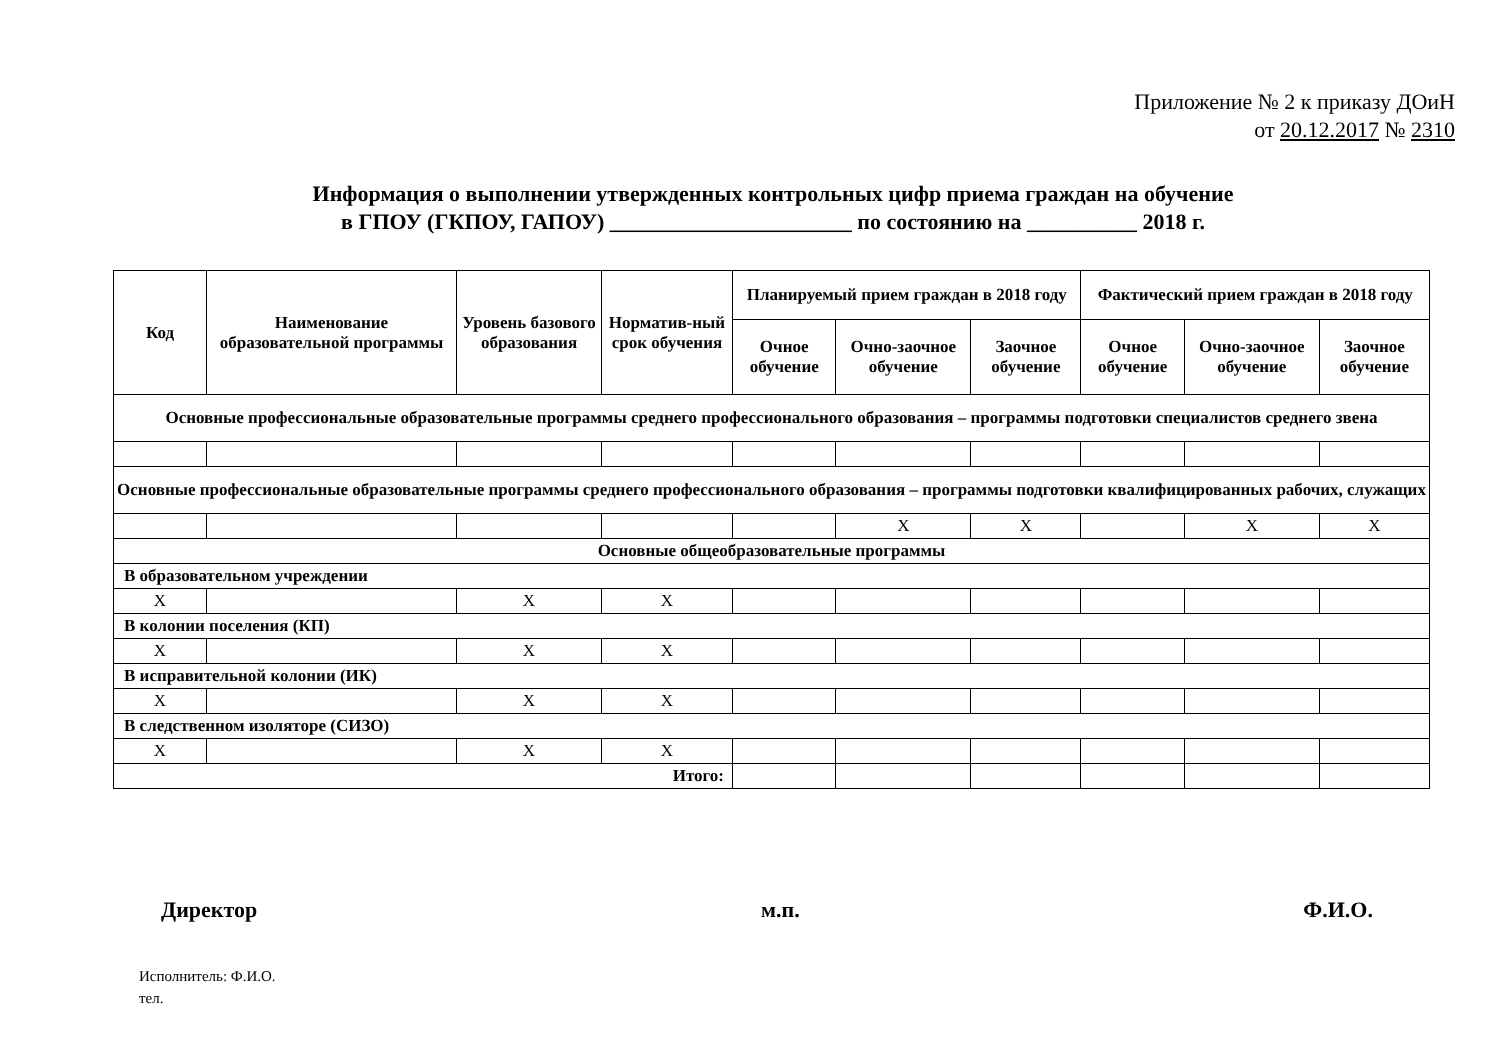Приложение № 2 к приказу ДОиН
от 20.12.2017 № 2310
Информация о выполнении утвержденных контрольных цифр приема граждан на обучение
в ГПОУ (ГКПОУ, ГАПОУ) ______________________ по состоянию на __________ 2018 г.
| Код | Наименование образовательной программы | Уровень базового образования | Норматив-ный срок обучения | Планируемый прием граждан в 2018 году | | | Фактический прием граждан в 2018 году | | |
| --- | --- | --- | --- | --- | --- | --- | --- | --- | --- |
| | | | | Очное обучение | Очно-заочное обучение | Заочное обучение | Очное обучение | Очно-заочное обучение | Заочное обучение |
| Основные профессиональные образовательные программы среднего профессионального образования – программы подготовки специалистов среднего звена | | | | | | | | | |
| Основные профессиональные образовательные программы среднего профессионального образования – программы подготовки квалифицированных рабочих, служащих | | | | | | | | | |
| | | | | | X | X | | X | X |
| Основные общеобразовательные программы | | | | | | | | | |
| В образовательном учреждении | | | | | | | | | |
| X | | X | X | | | | | | |
| В колонии поселения (КП) | | | | | | | | | |
| X | | X | X | | | | | | |
| В исправительной колонии (ИК) | | | | | | | | | |
| X | | X | X | | | | | | |
| В следственном изоляторе (СИЗО) | | | | | | | | | |
| X | | X | X | | | | | | |
| Итого: | | | | | | | | | |
Директор м.п. Ф.И.О.
Исполнитель: Ф.И.О.
тел.